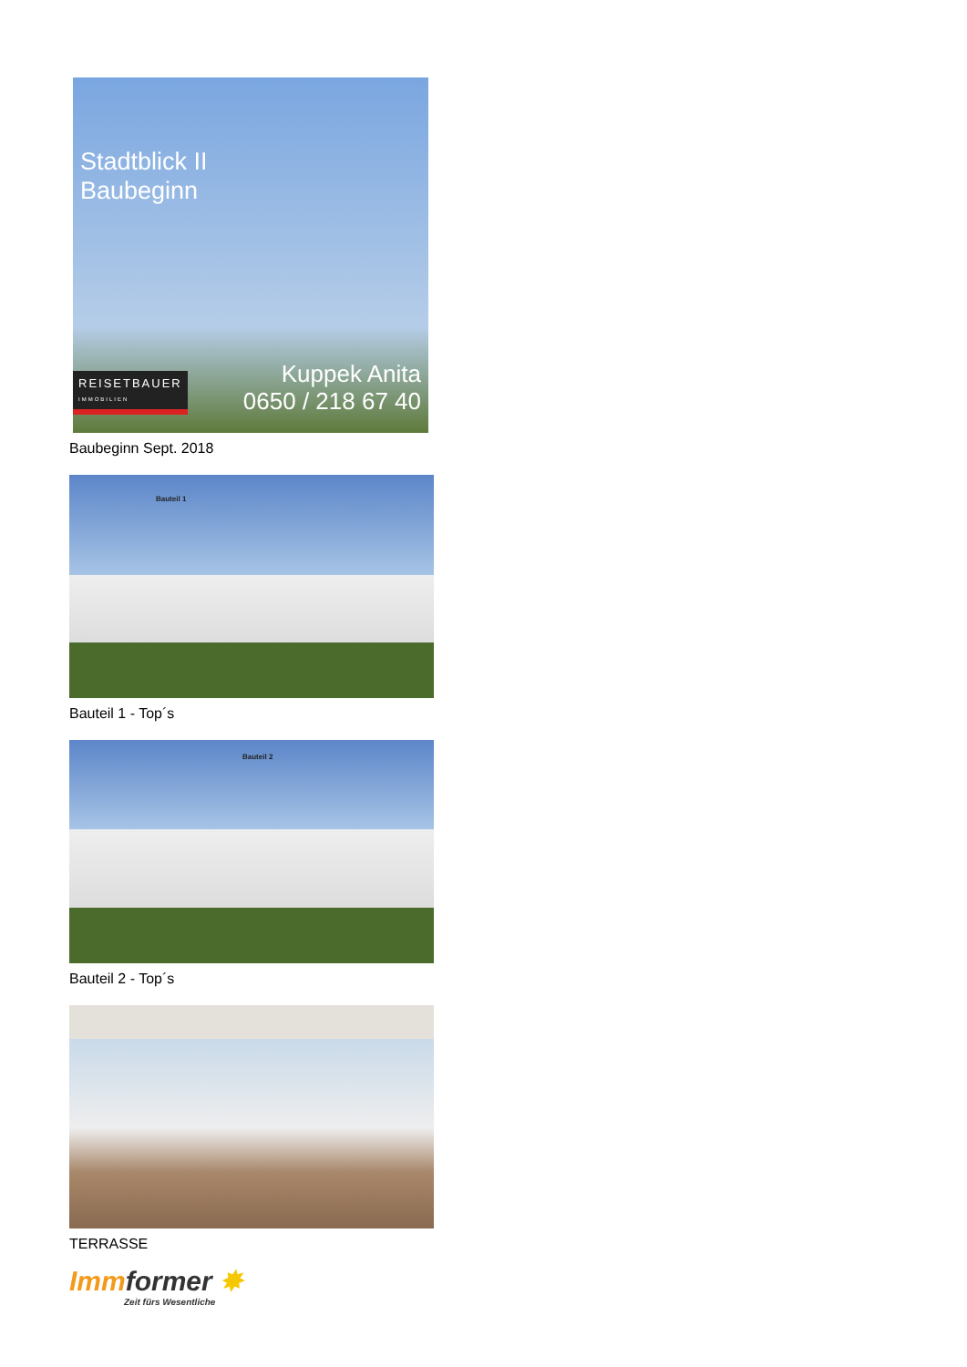Stadtblick II
Baubeginn
REISETBAUER
IMMOBILIEN
Kuppek Anita
0650 / 218 67 40
Baubeginn Sept. 2018
Bauteil 1
Bauteil 1 - Top´s
Bauteil 2
Bauteil 2 - Top´s
TERRASSE
Immformer ✸
Zeit fürs Wesentliche